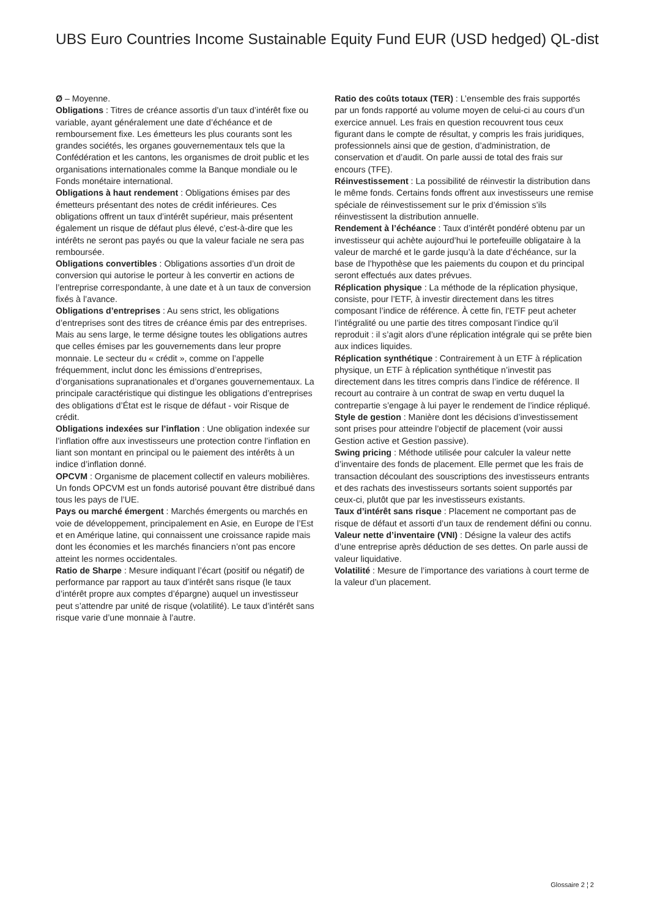UBS Euro Countries Income Sustainable Equity Fund EUR (USD hedged) QL-dist
Ø – Moyenne.
Obligations : Titres de créance assortis d’un taux d’intérêt fixe ou variable, ayant généralement une date d’échéance et de remboursement fixe. Les émetteurs les plus courants sont les grandes sociétés, les organes gouvernementaux tels que la Confédération et les cantons, les organismes de droit public et les organisations internationales comme la Banque mondiale ou le Fonds monétaire international.
Obligations à haut rendement : Obligations émises par des émetteurs présentant des notes de crédit inférieures. Ces obligations offrent un taux d’intérêt supérieur, mais présentent également un risque de défaut plus élevé, c’est-à-dire que les intérêts ne seront pas payés ou que la valeur faciale ne sera pas remboursée.
Obligations convertibles : Obligations assorties d’un droit de conversion qui autorise le porteur à les convertir en actions de l’entreprise correspondante, à une date et à un taux de conversion fixés à l’avance.
Obligations d’entreprises : Au sens strict, les obligations d’entreprises sont des titres de créance émis par des entreprises. Mais au sens large, le terme désigne toutes les obligations autres que celles émises par les gouvernements dans leur propre monnaie. Le secteur du « crédit », comme on l’appelle fréquemment, inclut donc les émissions d’entreprises, d’organisations supranationales et d’organes gouvernementaux. La principale caractéristique qui distingue les obligations d’entreprises des obligations d’État est le risque de défaut - voir Risque de crédit.
Obligations indexées sur l’inflation : Une obligation indexée sur l’inflation offre aux investisseurs une protection contre l’inflation en liant son montant en principal ou le paiement des intérêts à un indice d’inflation donné.
OPCVM : Organisme de placement collectif en valeurs mobilières. Un fonds OPCVM est un fonds autorisé pouvant être distribué dans tous les pays de l’UE.
Pays ou marché émergent : Marchés émergents ou marchés en voie de développement, principalement en Asie, en Europe de l’Est et en Amérique latine, qui connaissent une croissance rapide mais dont les économies et les marchés financiers n’ont pas encore atteint les normes occidentales.
Ratio de Sharpe : Mesure indiquant l’écart (positif ou négatif) de performance par rapport au taux d’intérêt sans risque (le taux d’intérêt propre aux comptes d’épargne) auquel un investisseur peut s’attendre par unité de risque (volatilité). Le taux d’intérêt sans risque varie d’une monnaie à l’autre.
Ratio des coûts totaux (TER) : L’ensemble des frais supportés par un fonds rapporté au volume moyen de celui-ci au cours d’un exercice annuel. Les frais en question recouvrent tous ceux figurant dans le compte de résultat, y compris les frais juridiques, professionnels ainsi que de gestion, d’administration, de conservation et d’audit. On parle aussi de total des frais sur encours (TFE).
Réinvestissement : La possibilité de réinvestir la distribution dans le même fonds. Certains fonds offrent aux investisseurs une remise spéciale de réinvestissement sur le prix d’émission s’ils réinvestissent la distribution annuelle.
Rendement à l’échéance : Taux d’intérêt pondéré obtenu par un investisseur qui achète aujourd’hui le portefeuille obligataire à la valeur de marché et le garde jusqu’à la date d’échéance, sur la base de l’hypothèse que les paiements du coupon et du principal seront effectués aux dates prévues.
Réplication physique : La méthode de la réplication physique, consiste, pour l’ETF, à investir directement dans les titres composant l’indice de référence. À cette fin, l’ETF peut acheter l’intégralité ou une partie des titres composant l’indice qu’il reproduit : il s’agit alors d’une réplication intégrale qui se prête bien aux indices liquides.
Réplication synthétique : Contrairement à un ETF à réplication physique, un ETF à réplication synthétique n’investit pas directement dans les titres compris dans l’indice de référence. Il recourt au contraire à un contrat de swap en vertu duquel la contrepartie s’engage à lui payer le rendement de l’indice répliqué.
Style de gestion : Manière dont les décisions d’investissement sont prises pour atteindre l’objectif de placement (voir aussi Gestion active et Gestion passive).
Swing pricing : Méthode utilisée pour calculer la valeur nette d’inventaire des fonds de placement. Elle permet que les frais de transaction découlant des souscriptions des investisseurs entrants et des rachats des investisseurs sortants soient supportés par ceux-ci, plutôt que par les investisseurs existants.
Taux d’intérêt sans risque : Placement ne comportant pas de risque de défaut et assorti d’un taux de rendement défini ou connu.
Valeur nette d’inventaire (VNI) : Désigne la valeur des actifs d’une entreprise après déduction de ses dettes. On parle aussi de valeur liquidative.
Volatilité : Mesure de l’importance des variations à court terme de la valeur d’un placement.
Glossaire 2 ¦ 2